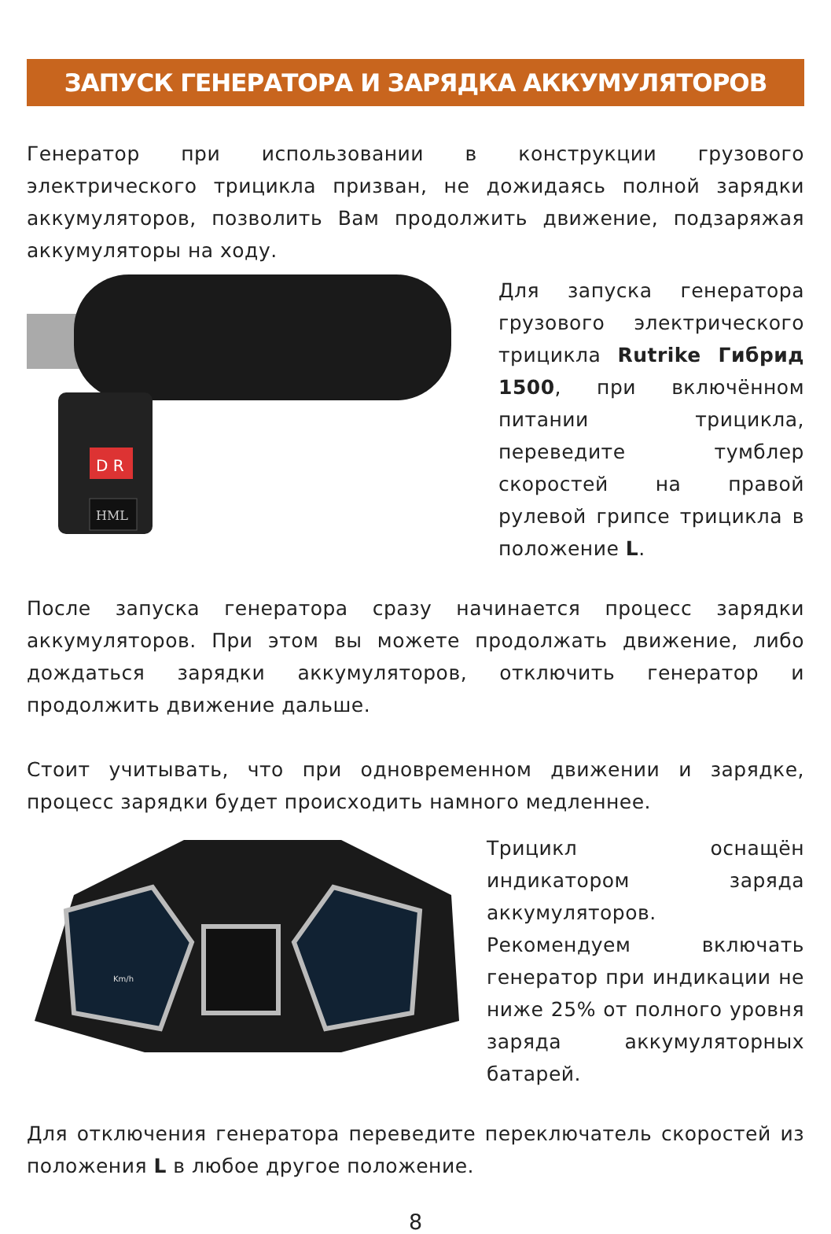ЗАПУСК ГЕНЕРАТОРА И ЗАРЯДКА АККУМУЛЯТОРОВ
Генератор при использовании в конструкции грузового электрического трицикла призван, не дожидаясь полной зарядки аккумуляторов, позволить Вам продолжить движение, подзаряжая аккумуляторы на ходу.
D R
HML
Для запуска генератора грузового электрического трицикла Rutrike Гибрид 1500, при включённом питании трицикла, переведите тумблер скоростей на правой рулевой грипсе трицикла в положение L.
После запуска генератора сразу начинается процесс зарядки аккумуляторов. При этом вы можете продолжать движение, либо дождаться зарядки аккумуляторов, отключить генератор и продолжить движение дальше.
Стоит учитывать, что при одновременном движении и зарядке, процесс зарядки будет происходить намного медленнее.
Km/h
Трицикл оснащён индикатором заряда аккумуляторов. Рекомендуем включать генератор при индикации не ниже 25% от полного уровня заряда аккумуляторных батарей.
Для отключения генератора переведите переключатель скоростей из положения L в любое другое положение.
8